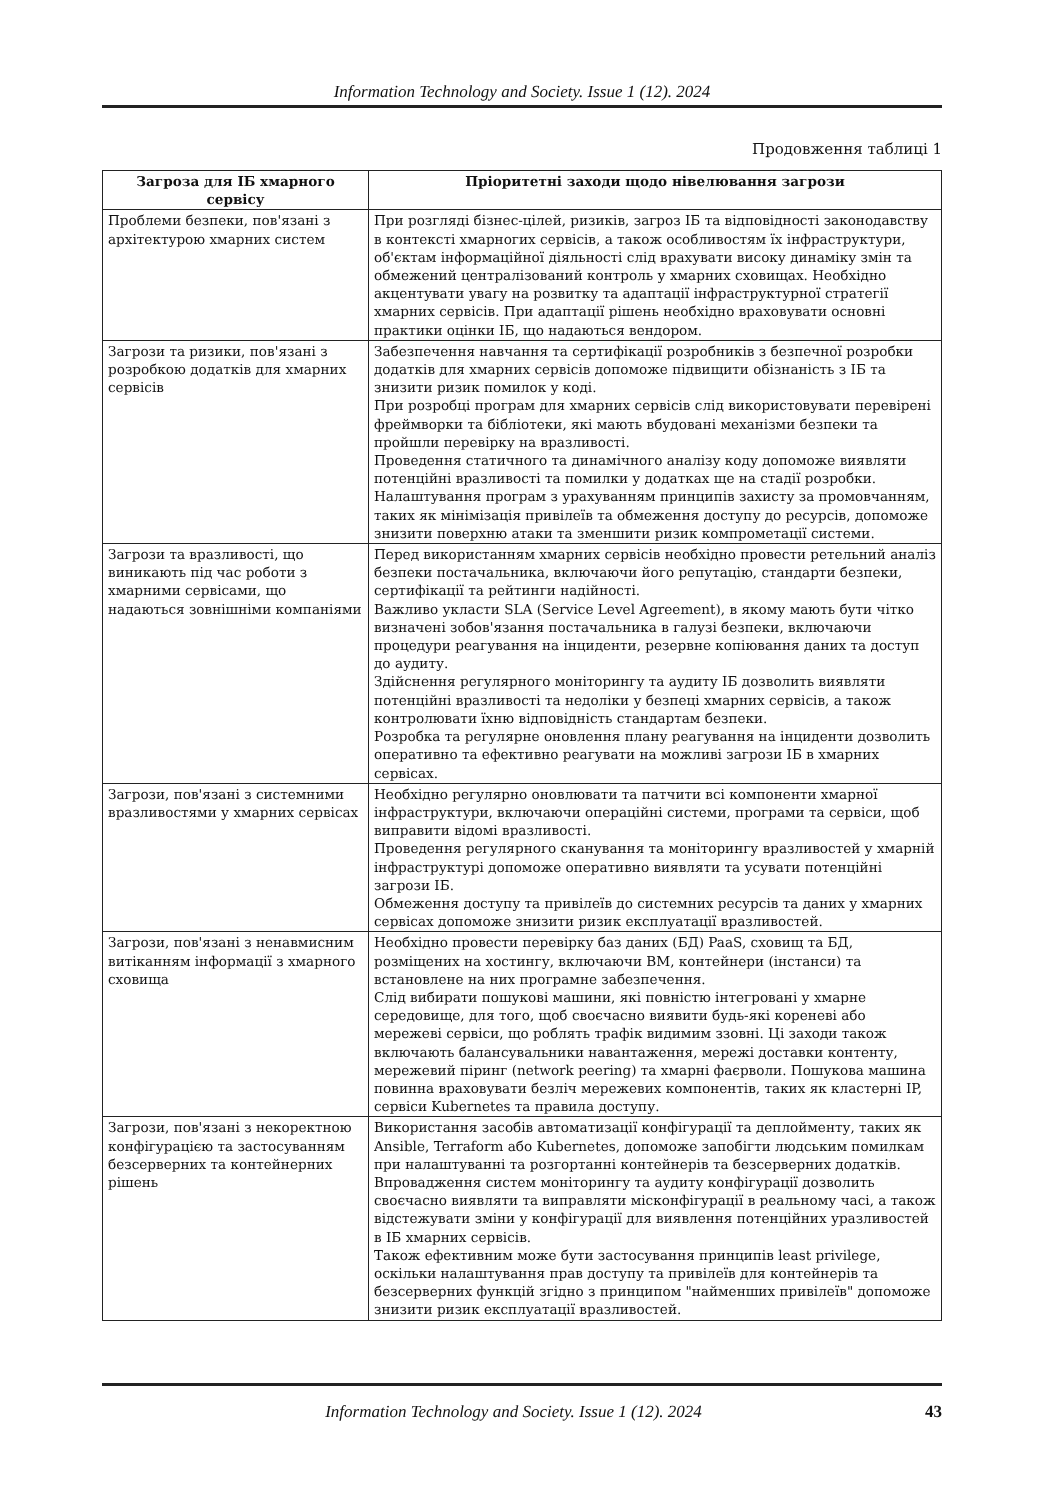Information Technology and Society. Issue 1 (12). 2024
Продовження таблиці 1
| Загроза для ІБ хмарного сервісу | Пріоритетні заходи щодо нівелювання загрози |
| --- | --- |
| Проблеми безпеки, пов'язані з архітектурою хмарних систем | При розгляді бізнес-цілей, ризиків, загроз ІБ та відповідності законодавству в контексті хмарногих сервісів, а також особливостям їх інфраструктури, об'єктам інформаційної діяльності слід врахувати високу динаміку змін та обмежений централізований контроль у хмарних сховищах. Необхідно акцентувати увагу на розвитку та адаптації інфраструктурної стратегії хмарних сервісів. При адаптації рішень необхідно враховувати основні практики оцінки ІБ, що надаються вендором. |
| Загрози та ризики, пов'язані з розробкою додатків для хмарних сервісів | Забезпечення навчання та сертифікації розробників з безпечної розробки додатків для хмарних сервісів допоможе підвищити обізнаність з ІБ та знизити ризик помилок у коді. При розробці програм для хмарних сервісів слід використовувати перевірені фреймворки та бібліотеки, які мають вбудовані механізми безпеки та пройшли перевірку на вразливості. Проведення статичного та динамічного аналізу коду допоможе виявляти потенційні вразливості та помилки у додатках ще на стадії розробки. Налаштування програм з урахуванням принципів захисту за промовчанням, таких як мінімізація привілеїв та обмеження доступу до ресурсів, допоможе знизити поверхню атаки та зменшити ризик компрометації системи. |
| Загрози та вразливості, що виникають під час роботи з хмарними сервісами, що надаються зовнішніми компаніями | Перед використанням хмарних сервісів необхідно провести ретельний аналіз безпеки постачальника, включаючи його репутацію, стандарти безпеки, сертифікації та рейтинги надійності. Важливо укласти SLA (Service Level Agreement), в якому мають бути чітко визначені зобов'язання постачальника в галузі безпеки, включаючи процедури реагування на інциденти, резервне копіювання даних та доступ до аудиту. Здійснення регулярного моніторингу та аудиту ІБ дозволить виявляти потенційні вразливості та недоліки у безпеці хмарних сервісів, а також контролювати їхню відповідність стандартам безпеки. Розробка та регулярне оновлення плану реагування на інциденти дозволить оперативно та ефективно реагувати на можливі загрози ІБ в хмарних сервісах. |
| Загрози, пов'язані з системними вразливостями у хмарних сервісах | Необхідно регулярно оновлювати та патчити всі компоненти хмарної інфраструктури, включаючи операційні системи, програми та сервіси, щоб виправити відомі вразливості. Проведення регулярного сканування та моніторингу вразливостей у хмарній інфраструктурі допоможе оперативно виявляти та усувати потенційні загрози ІБ. Обмеження доступу та привілеїв до системних ресурсів та даних у хмарних сервісах допоможе знизити ризик експлуатації вразливостей. |
| Загрози, пов'язані з ненавмисним витіканням інформації з хмарного сховища | Необхідно провести перевірку баз даних (БД) PaaS, сховищ та БД, розміщених на хостингу, включаючи ВМ, контейнери (інстанси) та встановлене на них програмне забезпечення. Слід вибирати пошукові машини, які повністю інтегровані у хмарне середовище, для того, щоб своєчасно виявити будь-які кореневі або мережеві сервіси, що роблять трафік видимим ззовні. Ці заходи також включають балансувальники навантаження, мережі доставки контенту, мережевий піринг (network peering) та хмарні фаєрволи. Пошукова машина повинна враховувати безліч мережевих компонентів, таких як кластерні IP, сервіси Kubernetes та правила доступу. |
| Загрози, пов'язані з некоректною конфігурацією та застосуванням безсерверних та контейнерних рішень | Використання засобів автоматизації конфігурації та деплойменту, таких як Ansible, Terraform або Kubernetes, допоможе запобігти людським помилкам при налаштуванні та розгортанні контейнерів та безсерверних додатків. Впровадження систем моніторингу та аудиту конфігурації дозволить своєчасно виявляти та виправляти місконфігурації в реальному часі, а також відстежувати зміни у конфігурації для виявлення потенційних уразливостей в ІБ хмарних сервісів. Також ефективним може бути застосування принципів least privilege, оскільки налаштування прав доступу та привілеїв для контейнерів та безсерверних функцій згідно з принципом "найменших привілеїв" допоможе знизити ризик експлуатації вразливостей. |
Information Technology and Society. Issue 1 (12). 2024 43